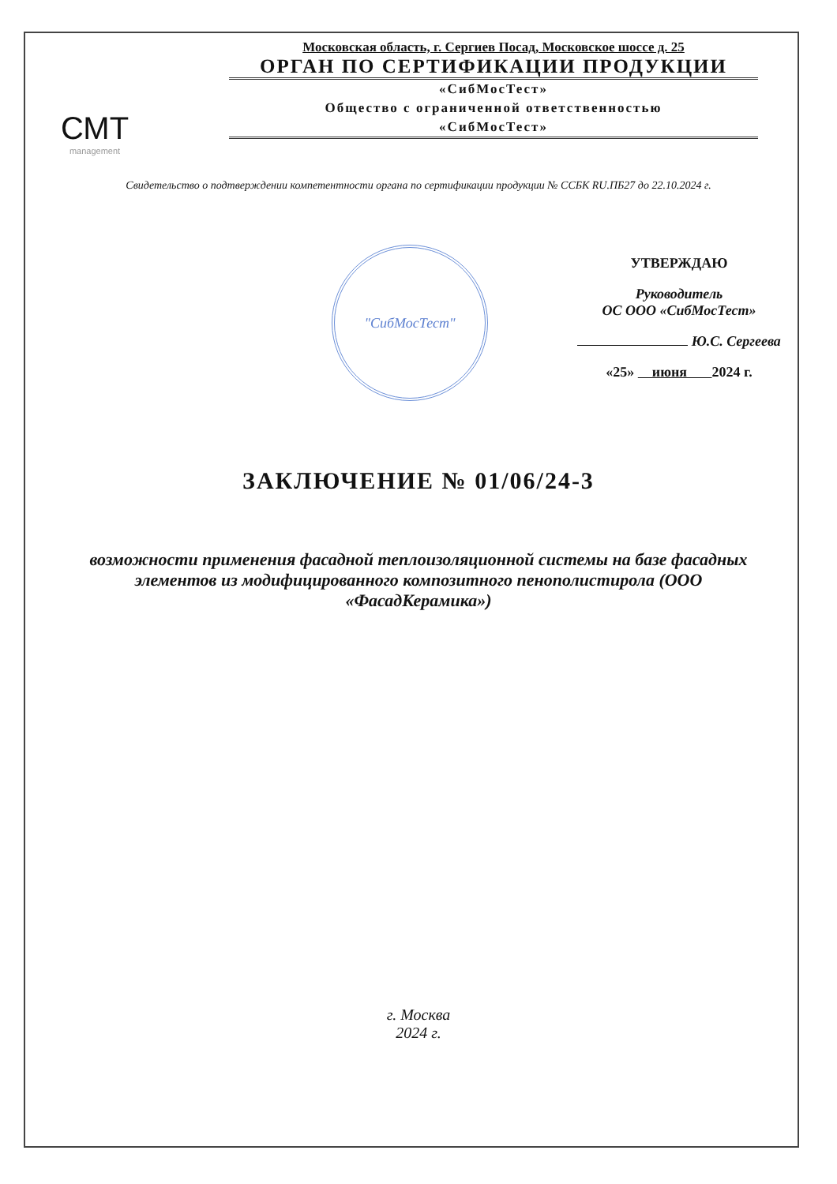СМТ
management
Московская область, г. Сергиев Посад, Московское шоссе д. 25
ОРГАН ПО СЕРТИФИКАЦИИ ПРОДУКЦИИ
«СибМосТест»
Общество с ограниченной ответственностью
«СибМосТест»
Свидетельство о подтверждении компетентности органа по сертификации продукции № ССБК RU.ПБ27 до 22.10.2024 г.
"СибМосТест"
УТВЕРЖДАЮ
Руководитель
ОС ООО «СибМосТест»
Ю.С. Сергеева
«25» июня 2024 г.
ЗАКЛЮЧЕНИЕ № 01/06/24-3
возможности применения фасадной теплоизоляционной системы на базе фасадных элементов из модифицированного композитного пенополистирола (ООО «ФасадКерамика»)
г. Москва
2024 г.